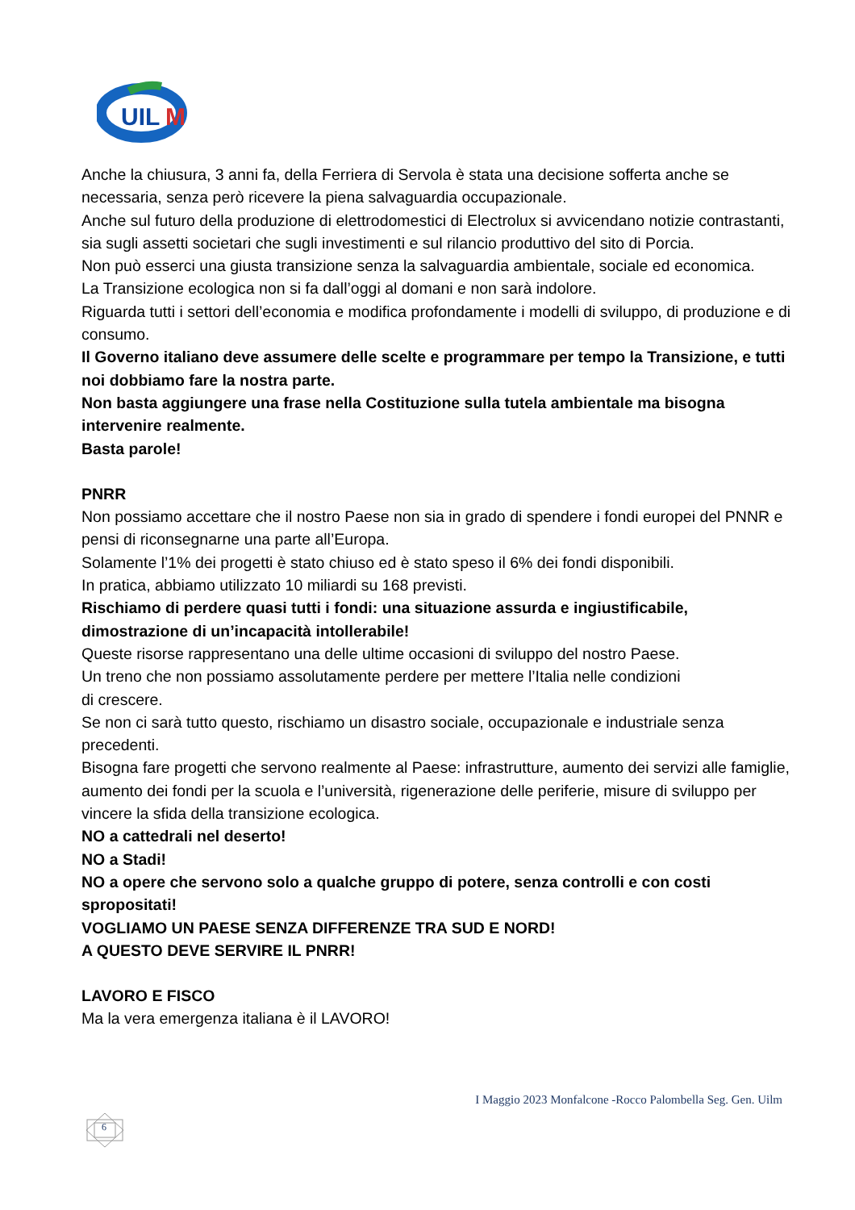UIL
M
Anche la chiusura, 3 anni fa, della Ferriera di Servola è stata una decisione sofferta anche se necessaria, senza però ricevere la piena salvaguardia occupazionale.
Anche sul futuro della produzione di elettrodomestici di Electrolux si avvicendano notizie contrastanti, sia sugli assetti societari che sugli investimenti e sul rilancio produttivo del sito di Porcia.
Non può esserci una giusta transizione senza la salvaguardia ambientale, sociale ed economica.
La Transizione ecologica non si fa dall’oggi al domani e non sarà indolore.
Riguarda tutti i settori dell’economia e modifica profondamente i modelli di sviluppo, di produzione e di consumo.
Il Governo italiano deve assumere delle scelte e programmare per tempo la Transizione, e tutti noi dobbiamo fare la nostra parte.
Non basta aggiungere una frase nella Costituzione sulla tutela ambientale ma bisogna intervenire realmente.
Basta parole!
PNRR
Non possiamo accettare che il nostro Paese non sia in grado di spendere i fondi europei del PNNR e pensi di riconsegnarne una parte all’Europa.
Solamente l’1% dei progetti è stato chiuso ed è stato speso il 6% dei fondi disponibili.
In pratica, abbiamo utilizzato 10 miliardi su 168 previsti.
Rischiamo di perdere quasi tutti i fondi: una situazione assurda e ingiustificabile, dimostrazione di un’incapacità intollerabile!
Queste risorse rappresentano una delle ultime occasioni di sviluppo del nostro Paese.
Un treno che non possiamo assolutamente perdere per mettere l’Italia nelle condizioni
di crescere.
Se non ci sarà tutto questo, rischiamo un disastro sociale, occupazionale e industriale senza precedenti.
Bisogna fare progetti che servono realmente al Paese: infrastrutture, aumento dei servizi alle famiglie, aumento dei fondi per la scuola e l’università, rigenerazione delle periferie, misure di sviluppo per vincere la sfida della transizione ecologica.
NO a cattedrali nel deserto!
NO a Stadi!
NO a opere che servono solo a qualche gruppo di potere, senza controlli e con costi spropositati!
VOGLIAMO UN PAESE SENZA DIFFERENZE TRA SUD E NORD!
A QUESTO DEVE SERVIRE IL PNRR!
LAVORO E FISCO
Ma la vera emergenza italiana è il LAVORO!
I Maggio 2023 Monfalcone -Rocco Palombella Seg. Gen. Uilm
6